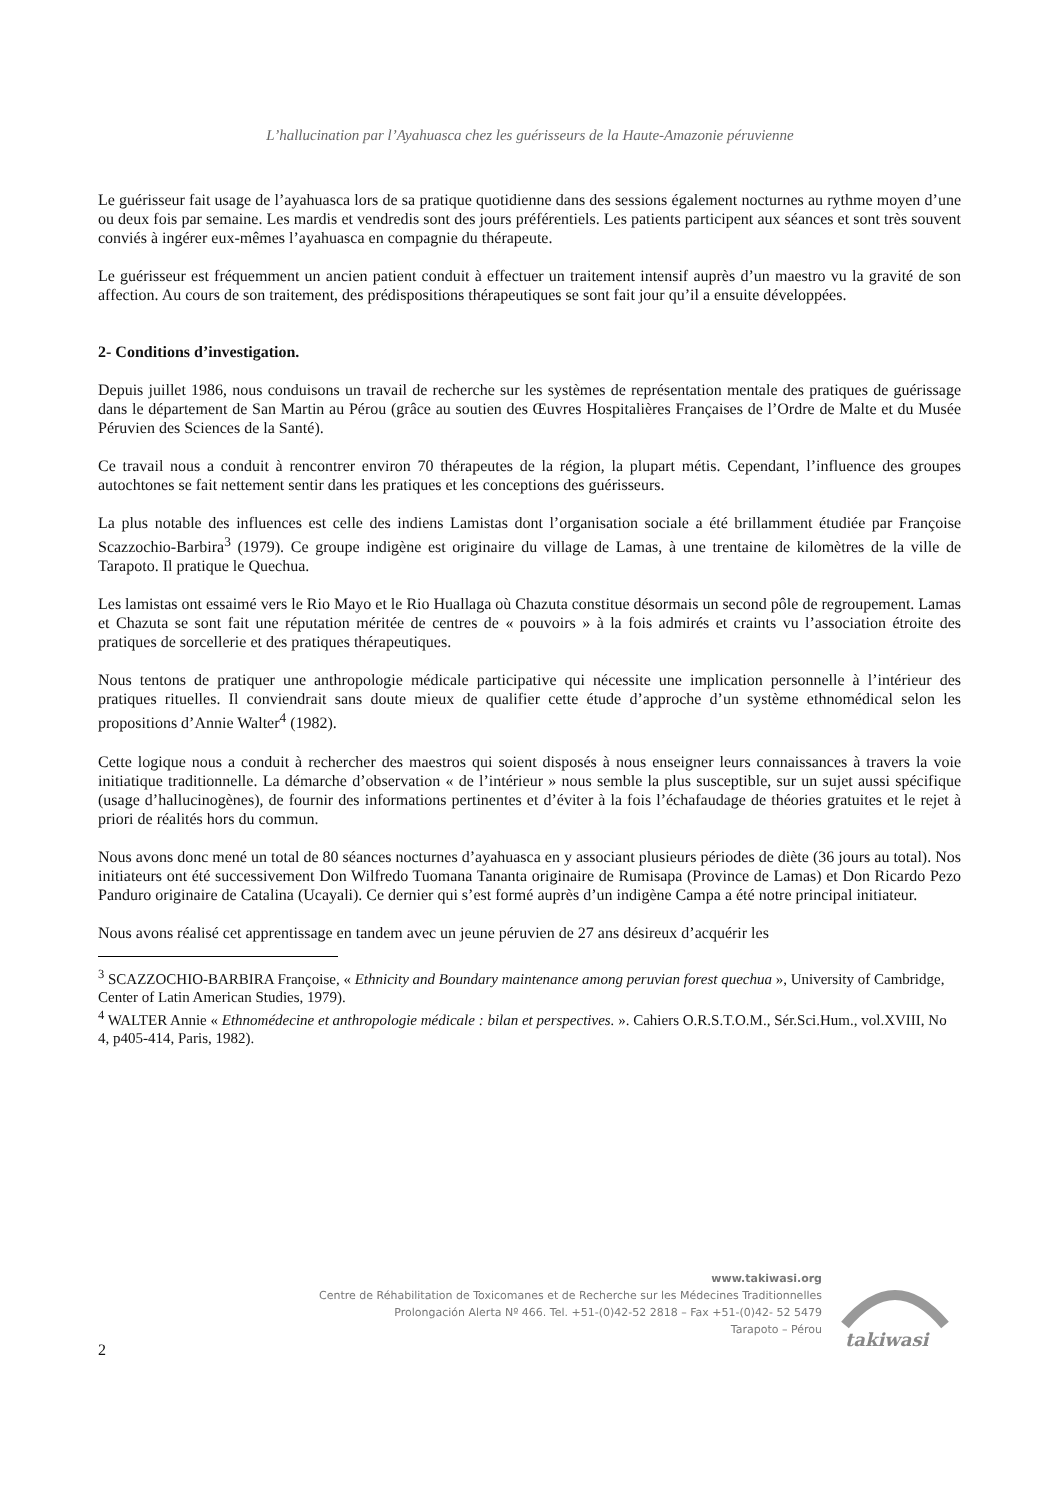L’hallucination par l’Ayahuasca chez les guérisseurs de la Haute-Amazonie péruvienne
Le guérisseur fait usage de l’ayahuasca lors de sa pratique quotidienne dans des sessions également nocturnes au rythme moyen d’une ou deux fois par semaine. Les mardis et vendredis sont des jours préférentiels. Les patients participent aux séances et sont très souvent conviés à ingérer eux-mêmes l’ayahuasca en compagnie du thérapeute.
Le guérisseur est fréquemment un ancien patient conduit à effectuer un traitement intensif auprès d’un maestro vu la gravité de son affection. Au cours de son traitement, des prédispositions thérapeutiques se sont fait jour qu’il a ensuite développées.
2- Conditions d’investigation.
Depuis juillet 1986, nous conduisons un travail de recherche sur les systèmes de représentation mentale des pratiques de guérissage dans le département de San Martin au Pérou (grâce au soutien des Œuvres Hospitalières Françaises de l’Ordre de Malte et du Musée Péruvien des Sciences de la Santé).
Ce travail nous a conduit à rencontrer environ 70 thérapeutes de la région, la plupart métis. Cependant, l’influence des groupes autochtones se fait nettement sentir dans les pratiques et les conceptions des guérisseurs.
La plus notable des influences est celle des indiens Lamistas dont l’organisation sociale a été brillamment étudiée par Françoise Scazzochio-Barbira<sup>3</sup> (1979). Ce groupe indigène est originaire du village de Lamas, à une trentaine de kilomètres de la ville de Tarapoto. Il pratique le Quechua.
Les lamistas ont essaimé vers le Rio Mayo et le Rio Huallaga où Chazuta constitue désormais un second pôle de regroupement. Lamas et Chazuta se sont fait une réputation méritée de centres de « pouvoirs » à la fois admirés et craints vu l’association étroite des pratiques de sorcellerie et des pratiques thérapeutiques.
Nous tentons de pratiquer une anthropologie médicale participative qui nécessite une implication personnelle à l’intérieur des pratiques rituelles. Il conviendrait sans doute mieux de qualifier cette étude d’approche d’un système ethnomédical selon les propositions d’Annie Walter<sup>4</sup> (1982).
Cette logique nous a conduit à rechercher des maestros qui soient disposés à nous enseigner leurs connaissances à travers la voie initiatique traditionnelle. La démarche d’observation « de l’intérieur » nous semble la plus susceptible, sur un sujet aussi spécifique (usage d’hallucinogènes), de fournir des informations pertinentes et d’éviter à la fois l’échafaudage de théories gratuites et le rejet à priori de réalités hors du commun.
Nous avons donc mené un total de 80 séances nocturnes d’ayahuasca en y associant plusieurs périodes de diète (36 jours au total). Nos initiateurs ont été successivement Don Wilfredo Tuomana Tananta originaire de Rumisapa (Province de Lamas) et Don Ricardo Pezo Panduro originaire de Catalina (Ucayali). Ce dernier qui s’est formé auprès d’un indigène Campa a été notre principal initiateur.
Nous avons réalisé cet apprentissage en tandem avec un jeune péruvien de 27 ans désireux d’acquérir les
<sup>3</sup> SCAZZOCHIO-BARBIRA Françoise, « Ethnicity and Boundary maintenance among peruvian forest quechua », University of Cambridge, Center of Latin American Studies, 1979).
<sup>4</sup> WALTER Annie « Ethnomédecine et anthropologie médicale : bilan et perspectives. ». Cahiers O.R.S.T.O.M., Sér.Sci.Hum., vol.XVIII, No 4, p405-414, Paris, 1982).
www.takiwasi.org
Centre de Réhabilitation de Toxicomanes et de Recherche sur les Médecines Traditionnelles
Prolongación Alerta Nº 466. Tel. +51-(0)42-52 2818 – Fax +51-(0)42- 52 5479
Tarapoto – Pérou
takiwasi
2